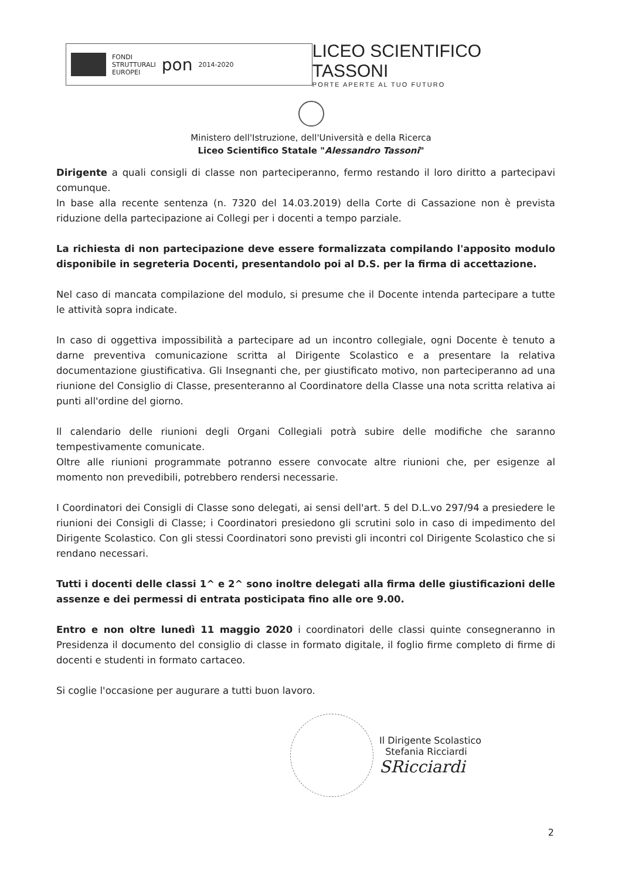FONDI
STRUTTURALI
EUROPEI
pon
2014-2020
LICEO SCIENTIFICO TASSONI
PORTE APERTE AL TUO FUTURO
Ministero dell'Istruzione, dell'Università e della Ricerca
Liceo Scientifico Statale "Alessandro Tassoni"
Dirigente a quali consigli di classe non parteciperanno, fermo restando il loro diritto a partecipavi comunque.
In base alla recente sentenza (n. 7320 del 14.03.2019) della Corte di Cassazione non è prevista riduzione della partecipazione ai Collegi per i docenti a tempo parziale.
La richiesta di non partecipazione deve essere formalizzata compilando l'apposito modulo disponibile in segreteria Docenti, presentandolo poi al D.S. per la firma di accettazione.
Nel caso di mancata compilazione del modulo, si presume che il Docente intenda partecipare a tutte le attività sopra indicate.
In caso di oggettiva impossibilità a partecipare ad un incontro collegiale, ogni Docente è tenuto a darne preventiva comunicazione scritta al Dirigente Scolastico e a presentare la relativa documentazione giustificativa. Gli Insegnanti che, per giustificato motivo, non parteciperanno ad una riunione del Consiglio di Classe, presenteranno al Coordinatore della Classe una nota scritta relativa ai punti all'ordine del giorno.
Il calendario delle riunioni degli Organi Collegiali potrà subire delle modifiche che saranno tempestivamente comunicate.
Oltre alle riunioni programmate potranno essere convocate altre riunioni che, per esigenze al momento non prevedibili, potrebbero rendersi necessarie.
I Coordinatori dei Consigli di Classe sono delegati, ai sensi dell'art. 5 del D.L.vo 297/94 a presiedere le riunioni dei Consigli di Classe; i Coordinatori presiedono gli scrutini solo in caso di impedimento del Dirigente Scolastico. Con gli stessi Coordinatori sono previsti gli incontri col Dirigente Scolastico che si rendano necessari.
Tutti i docenti delle classi 1^ e 2^ sono inoltre delegati alla firma delle giustificazioni delle assenze e dei permessi di entrata posticipata fino alle ore 9.00.
Entro e non oltre lunedì 11 maggio 2020 i coordinatori delle classi quinte consegneranno in Presidenza il documento del consiglio di classe in formato digitale, il foglio firme completo di firme di docenti e studenti in formato cartaceo.
Si coglie l'occasione per augurare a tutti buon lavoro.
Il Dirigente Scolastico
Stefania Ricciardi
SRicciardi
2